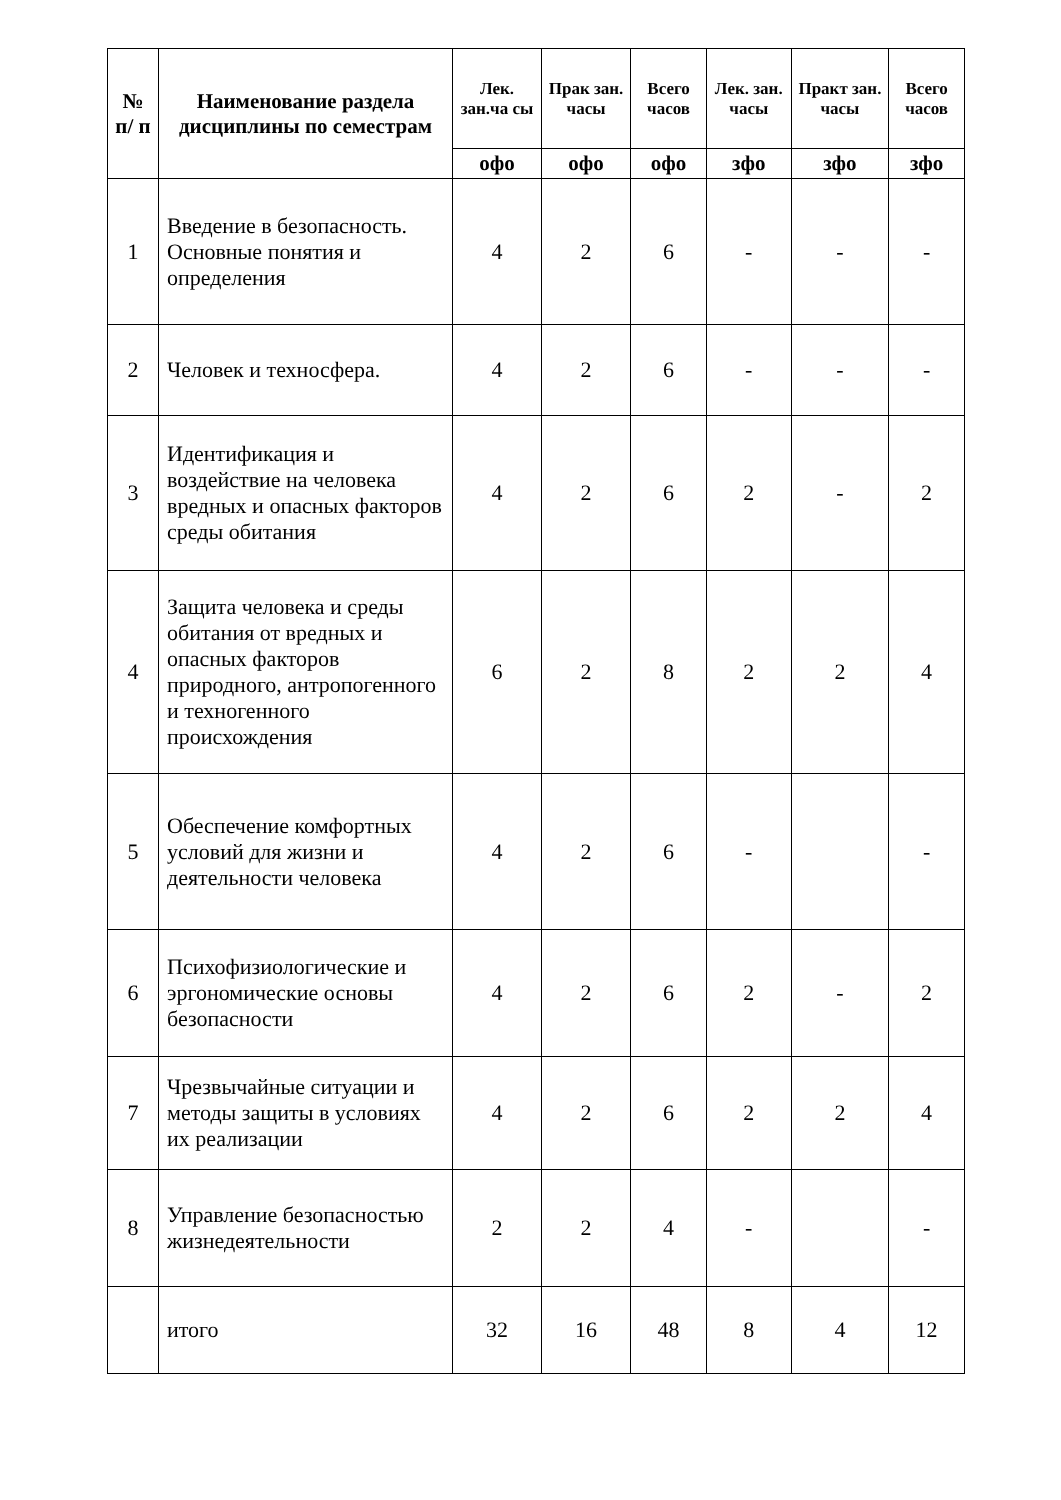| № п/ п | Наименование раздела дисциплины по семестрам | Лек. зан.ча сы | Прак зан. часы | Всего часов | Лек. зан. часы | Практ зан. часы | Всего часов |
| --- | --- | --- | --- | --- | --- | --- | --- |
| | | офо | офо | офо | зфо | зфо | зфо |
| 1 | Введение в безопасность. Основные понятия и определения | 4 | 2 | 6 | - | - | - |
| 2 | Человек и техносфера. | 4 | 2 | 6 | - | - | - |
| 3 | Идентификация и воздействие на человека вредных и опасных факторов среды обитания | 4 | 2 | 6 | 2 | - | 2 |
| 4 | Защита человека и среды обитания от вредных и опасных факторов природного, антропогенного и техногенного происхождения | 6 | 2 | 8 | 2 | 2 | 4 |
| 5 | Обеспечение комфортных условий для жизни и деятельности человека | 4 | 2 | 6 | - | | - |
| 6 | Психофизиологические и эргономические основы безопасности | 4 | 2 | 6 | 2 | - | 2 |
| 7 | Чрезвычайные ситуации и методы защиты в условиях их реализации | 4 | 2 | 6 | 2 | 2 | 4 |
| 8 | Управление безопасностью жизнедеятельности | 2 | 2 | 4 | - | | - |
| | итого | 32 | 16 | 48 | 8 | 4 | 12 |